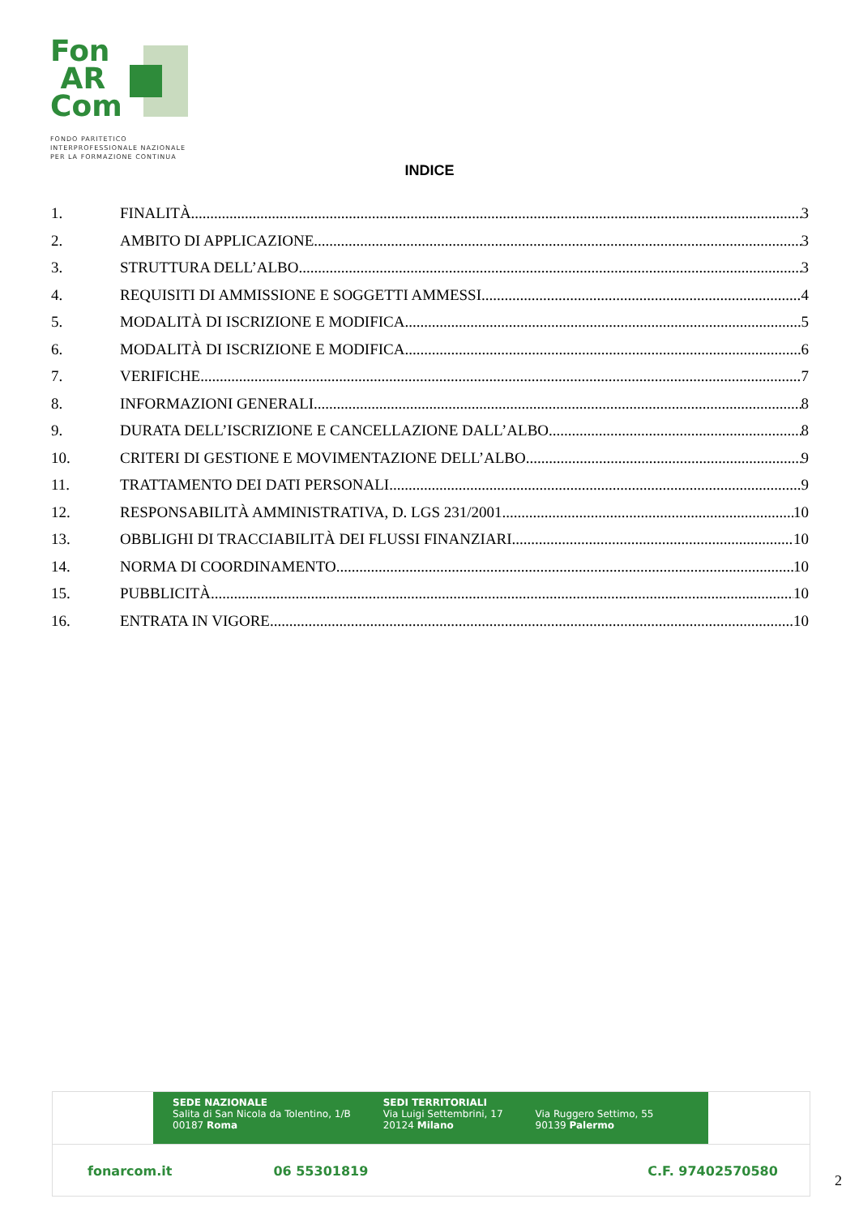Fon
AR
Com
FONDO PARITETICO
INTERPROFESSIONALE NAZIONALE
PER LA FORMAZIONE CONTINUA
INDICE
1. FINALITÀ 3
2. AMBITO DI APPLICAZIONE 3
3. STRUTTURA DELL’ALBO 3
4. REQUISITI DI AMMISSIONE E SOGGETTI AMMESSI 4
5. MODALITÀ DI ISCRIZIONE E MODIFICA 5
6. MODALITÀ DI ISCRIZIONE E MODIFICA 6
7. VERIFICHE 7
8. INFORMAZIONI GENERALI 8
9. DURATA DELL’ISCRIZIONE E CANCELLAZIONE DALL’ALBO 8
10. CRITERI DI GESTIONE E MOVIMENTAZIONE DELL’ALBO 9
11. TRATTAMENTO DEI DATI PERSONALI 9
12. RESPONSABILITÀ AMMINISTRATIVA, D. LGS 231/2001 10
13. OBBLIGHI DI TRACCIABILITÀ DEI FLUSSI FINANZIARI 10
14. NORMA DI COORDINAMENTO 10
15. PUBBLICITÀ 10
16. ENTRATA IN VIGORE 10
SEDE NAZIONALE
Salita di San Nicola da Tolentino, 1/B
00187 Roma
SEDI TERRITORIALI
Via Luigi Settembrini, 17
20124 Milano
Via Ruggero Settimo, 55
90139 Palermo
fonarcom.it 06 55301819 C.F. 97402570580
2